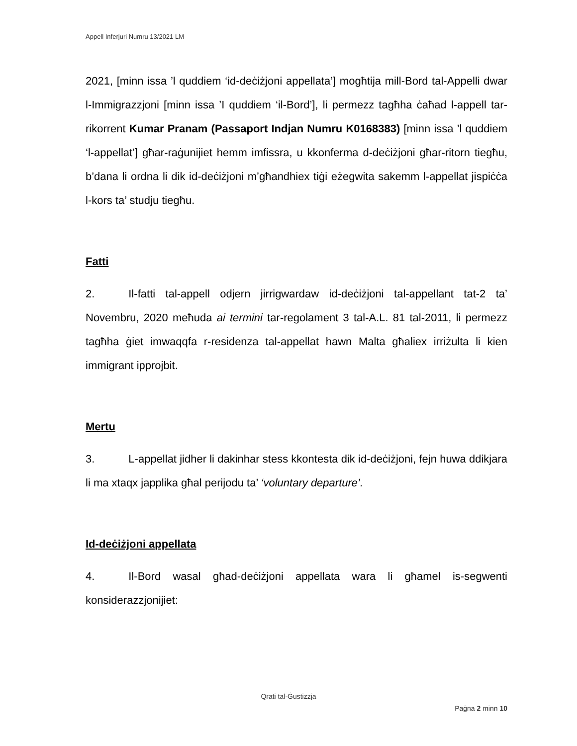Appell Inferjuri Numru 13/2021 LM
2021, [minn issa ’l quddiem ‘id-deċiżjoni appellata’] mogħtija mill-Bord tal-Appelli dwar l-Immigrazzjoni [minn issa ’I quddiem ‘il-Bord’], li permezz tagħha ċaħad l-appell tar-rikorrent Kumar Pranam (Passaport Indjan Numru K0168383) [minn issa ’l quddiem ‘l-appellat’] għar-raġunijiet hemm imfissra, u kkonferma d-deċiżjoni għar-ritorn tiegħu, b’dana li ordna li dik id-deċiżjoni m’għandhiex tiġi eżegwita sakemm l-appellat jispiċċa l-kors ta’ studju tiegħu.
Fatti
2. Il-fatti tal-appell odjern jirrigwardaw id-deċiżjoni tal-appellant tat-2 ta’ Novembru, 2020 meħuda ai termini tar-regolament 3 tal-A.L. 81 tal-2011, li permezz tagħha ġiet imwaqqfa r-residenza tal-appellat hawn Malta għaliex irriżulta li kien immigrant ipprojbit.
Mertu
3. L-appellat jidher li dakinhar stess kkontesta dik id-deċiżjoni, fejn huwa ddikjara li ma xtaqx japplika għal perijodu ta’ ‘voluntary departure’.
Id-deċiżjoni appellata
4. Il-Bord wasal għad-deċiżjoni appellata wara li għamel is-segwenti konsiderazzjonijiet:
Qrati tal-Ġustizzja
Paġna 2 minn 10